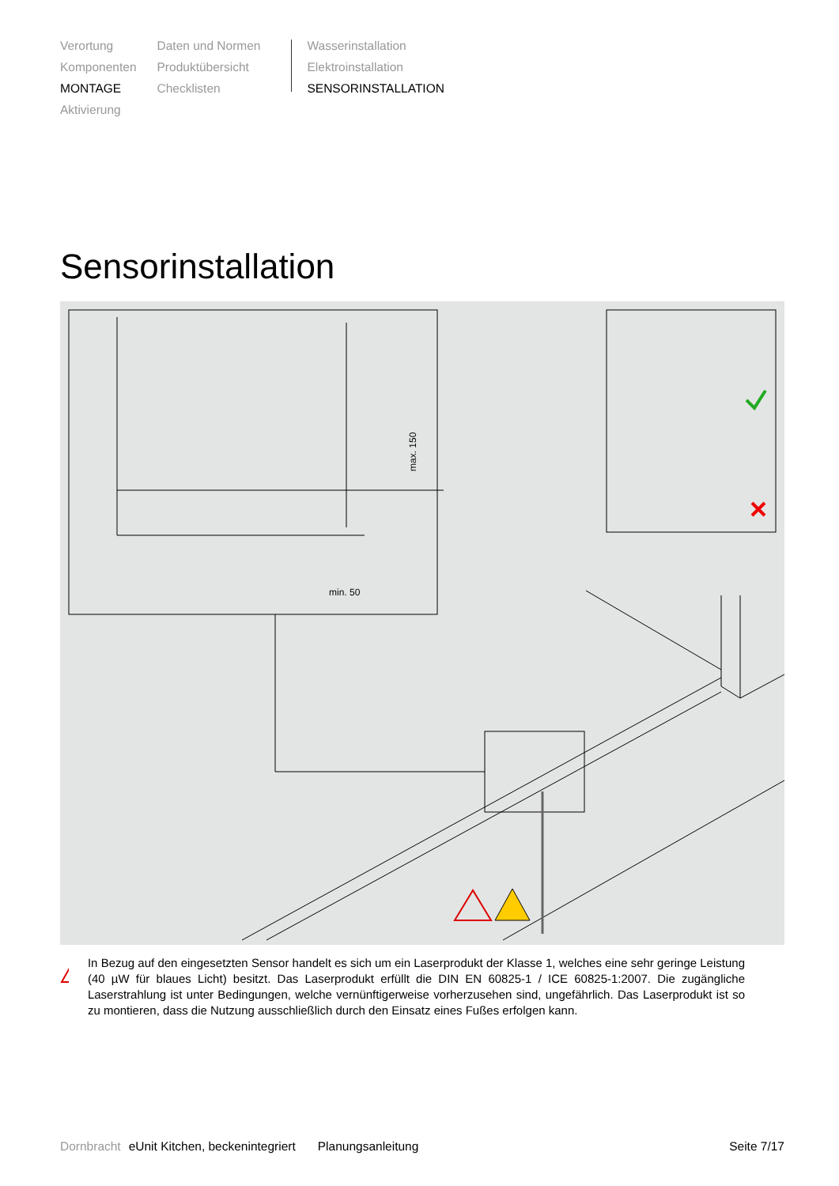Verortung
Komponenten
MONTAGE
Aktivierung
Daten und Normen
Produktübersicht
Checklisten
Wasserinstallation
Elektroinstallation
SENSORINSTALLATION
Sensorinstallation
min. 50
max. 150
!
In Bezug auf den eingesetzten Sensor handelt es sich um ein Laserprodukt der Klasse 1, welches eine sehr geringe Leistung (40 µW für blaues Licht) besitzt. Das Laserprodukt erfüllt die DIN EN 60825-1 / ICE 60825-1:2007. Die zugängliche Laserstrahlung ist unter Bedingungen, welche vernünftigerweise vorherzusehen sind, ungefährlich. Das Laserprodukt ist so zu montieren, dass die Nutzung ausschließlich durch den Einsatz eines Fußes erfolgen kann.
Dornbracht eUnit Kitchen, beckenintegriert Planungsanleitung Seite 7/17